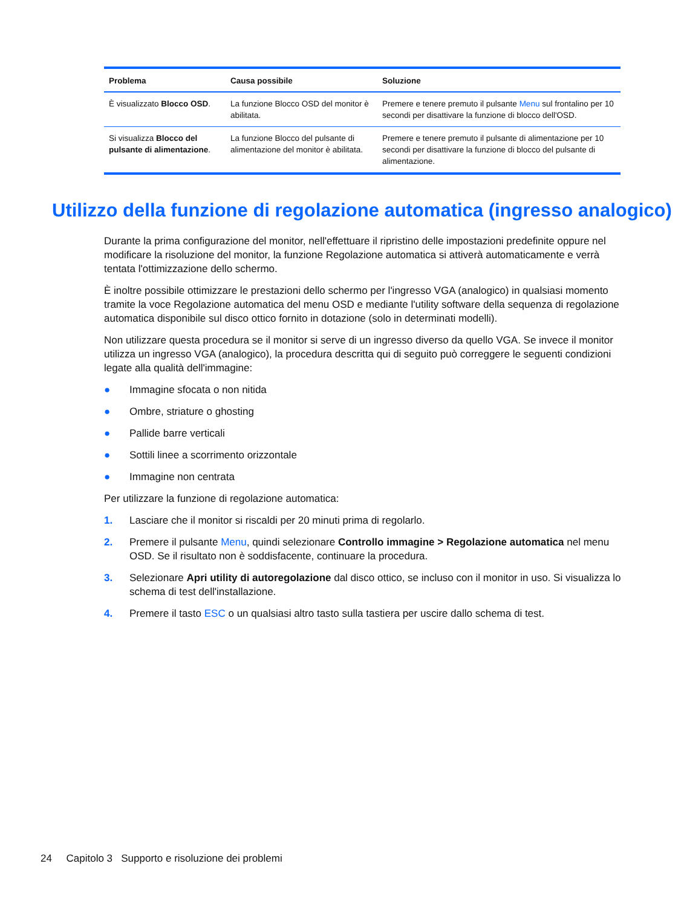| Problema | Causa possibile | Soluzione |
| --- | --- | --- |
| È visualizzato Blocco OSD . | La funzione Blocco OSD del monitor è abilitata. | Premere e tenere premuto il pulsante Menu sul frontalino per 10 secondi per disattivare la funzione di blocco dell'OSD. |
| Si visualizza Blocco del pulsante di alimentazione . | La funzione Blocco del pulsante di alimentazione del monitor è abilitata. | Premere e tenere premuto il pulsante di alimentazione per 10 secondi per disattivare la funzione di blocco del pulsante di alimentazione. |
Utilizzo della funzione di regolazione automatica (ingresso analogico)
Durante la prima configurazione del monitor, nell'effettuare il ripristino delle impostazioni predefinite oppure nel modificare la risoluzione del monitor, la funzione Regolazione automatica si attiverà automaticamente e verrà tentata l'ottimizzazione dello schermo.
È inoltre possibile ottimizzare le prestazioni dello schermo per l'ingresso VGA (analogico) in qualsiasi momento tramite la voce Regolazione automatica del menu OSD e mediante l'utility software della sequenza di regolazione automatica disponibile sul disco ottico fornito in dotazione (solo in determinati modelli).
Non utilizzare questa procedura se il monitor si serve di un ingresso diverso da quello VGA. Se invece il monitor utilizza un ingresso VGA (analogico), la procedura descritta qui di seguito può correggere le seguenti condizioni legate alla qualità dell'immagine:
● Immagine sfocata o non nitida
● Ombre, striature o ghosting
● Pallide barre verticali
● Sottili linee a scorrimento orizzontale
● Immagine non centrata
Per utilizzare la funzione di regolazione automatica:
1. Lasciare che il monitor si riscaldi per 20 minuti prima di regolarlo.
2. Premere il pulsante Menu, quindi selezionare Controllo immagine > Regolazione automatica nel menu OSD. Se il risultato non è soddisfacente, continuare la procedura.
3. Selezionare Apri utility di autoregolazione dal disco ottico, se incluso con il monitor in uso. Si visualizza lo schema di test dell'installazione.
4. Premere il tasto ESC o un qualsiasi altro tasto sulla tastiera per uscire dallo schema di test.
24 Capitolo 3 Supporto e risoluzione dei problemi